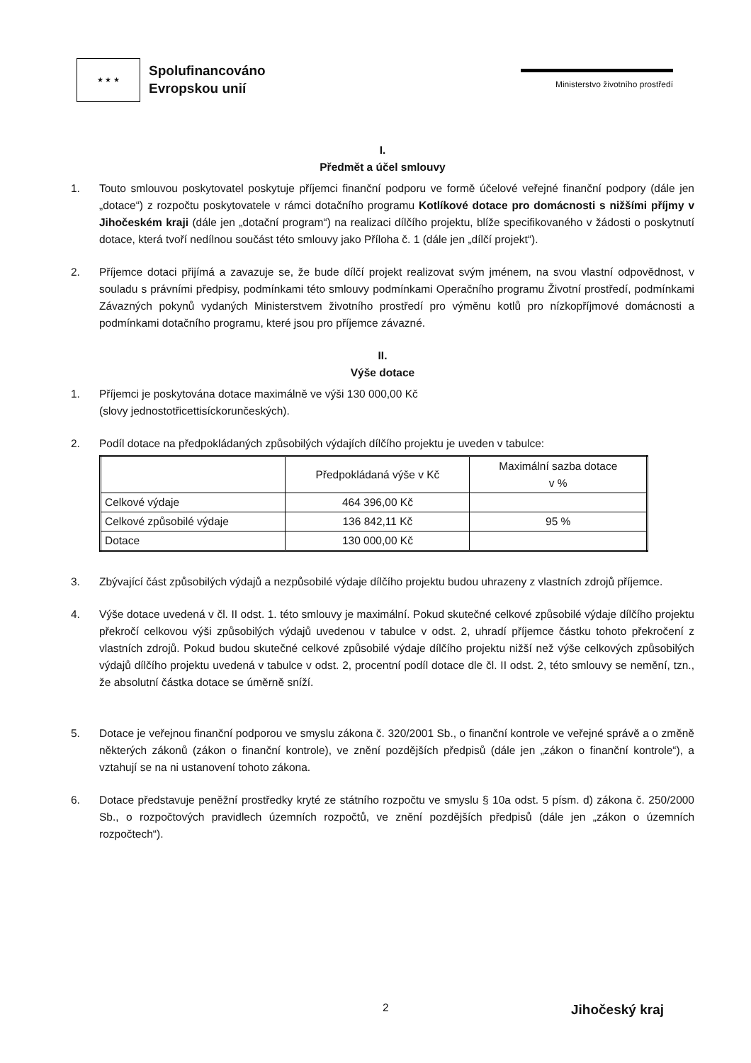★ ★ ★
Spolufinancováno
Evropskou unií
Ministerstvo životního prostředí
I.
Předmět a účel smlouvy
1. Touto smlouvou poskytovatel poskytuje příjemci finanční podporu ve formě účelové veřejné finanční podpory (dále jen „dotace“) z rozpočtu poskytovatele v rámci dotačního programu Kotlíkové dotace pro domácnosti s nižšími příjmy v Jihočeském kraji (dále jen „dotační program“) na realizaci dílčího projektu, blíže specifikovaného v žádosti o poskytnutí dotace, která tvoří nedílnou součást této smlouvy jako Příloha č. 1 (dále jen „dílčí projekt“).
2. Příjemce dotaci přijímá a zavazuje se, že bude dílčí projekt realizovat svým jménem, na svou vlastní odpovědnost, v souladu s právními předpisy, podmínkami této smlouvy podmínkami Operačního programu Životní prostředí, podmínkami Závazných pokynů vydaných Ministerstvem životního prostředí pro výměnu kotlů pro nízkopříjmové domácnosti a podmínkami dotačního programu, které jsou pro příjemce závazné.
II.
Výše dotace
1. Příjemci je poskytována dotace maximálně ve výši 130 000,00 Kč
(slovy jednostotřicettisíckorunčeských).
2. Podíl dotace na předpokládaných způsobilých výdajích dílčího projektu je uveden v tabulce:
| | Předpokládaná výše v Kč | Maximální sazba dotace v % |
| --- | --- | --- |
| Celkové výdaje | 464 396,00 Kč | |
| Celkové způsobilé výdaje | 136 842,11 Kč | 95 % |
| Dotace | 130 000,00 Kč | |
3. Zbývající část způsobilých výdajů a nezpůsobilé výdaje dílčího projektu budou uhrazeny z vlastních zdrojů příjemce.
4. Výše dotace uvedená v čl. II odst. 1. této smlouvy je maximální. Pokud skutečné celkové způsobilé výdaje dílčího projektu překročí celkovou výši způsobilých výdajů uvedenou v tabulce v odst. 2, uhradí příjemce částku tohoto překročení z vlastních zdrojů. Pokud budou skutečné celkové způsobilé výdaje dílčího projektu nižší než výše celkových způsobilých výdajů dílčího projektu uvedená v tabulce v odst. 2, procentní podíl dotace dle čl. II odst. 2, této smlouvy se nemění, tzn., že absolutní částka dotace se úměrně sníží.
5. Dotace je veřejnou finanční podporou ve smyslu zákona č. 320/2001 Sb., o finanční kontrole ve veřejné správě a o změně některých zákonů (zákon o finanční kontrole), ve znění pozdějších předpisů (dále jen „zákon o finanční kontrole“), a vztahují se na ni ustanovení tohoto zákona.
6. Dotace představuje peněžní prostředky kryté ze státního rozpočtu ve smyslu § 10a odst. 5 písm. d) zákona č. 250/2000 Sb., o rozpočtových pravidlech územních rozpočtů, ve znění pozdějších předpisů (dále jen „zákon o územních rozpočtech“).
2 Jihočeský kraj